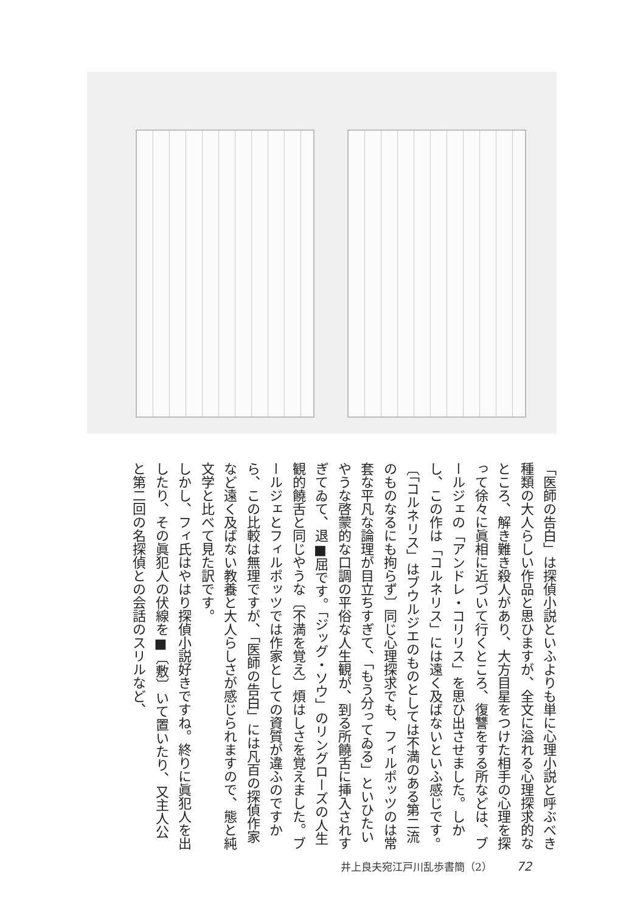「医師の告白」は探偵小説といふよりも単に心理小説と呼ぶべき種類の大人らしい作品と思ひますが、全文に溢れる心理探求的なところ、解き難き殺人があり、大方目星をつけた相手の心理を探って徐々に眞相に近づいて行くところ、復讐をする所などは、ブールジェの「アンドレ・コリリス」を思ひ出させました。しかし、この作は「コルネリス」には遠く及ばないといふ感じです。〔「コルネリス」はブウルジエのものとしては不満のある第二流のものなるにも拘らず〕同じ心理探求でも、フィルポッツのは常套な平凡な論理が目立ちすぎて、「もう分ってゐる」といひたいやうな啓蒙的な口調の平俗な人生観が、到る所饒舌に挿入されすぎてゐて、退■屈です。「ジッグ・ソウ」のリングローズの人生観的饒舌と同じやうな〔不満を覚え〕煩はしさを覚えました。ブールジェとフィルポッツでは作家としての資質が違ふのですから、この比較は無理ですが、「医師の告白」には凡百の探偵作家など遠く及ばない教養と大人らしさが感じられますので、態と純文学と比べて見た訳です。
しかし、フィ氏はやはり探偵小説好きですね。終りに眞犯人を出したり、その眞犯人の伏線を■〔敷〕いて置いたり、又主人公と第二回の名探偵との会話のスリルなど、
井上良夫宛江戸川乱歩書簡（2） 72